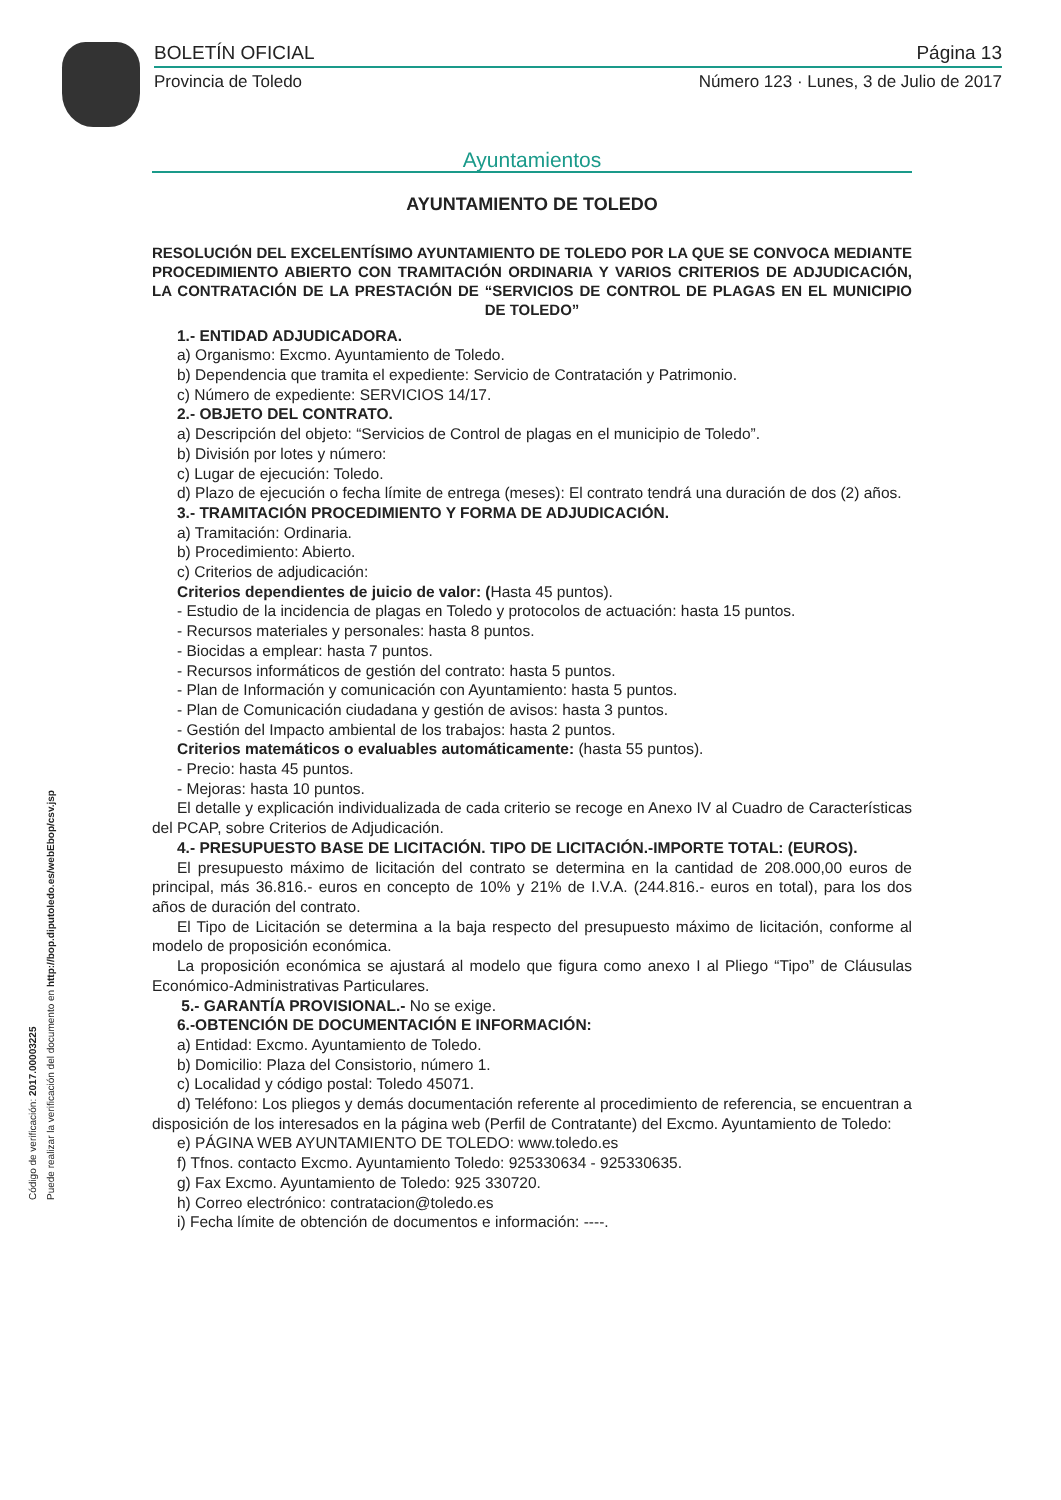BOLETÍN OFICIAL Página 13
Provincia de Toledo Número 123 · Lunes, 3 de Julio de 2017
Código de verificación: 2017.00003225
Puede realizar la verificación del documento en http://bop.diputoledo.es/webEbop/csv.jsp
Ayuntamientos
AYUNTAMIENTO DE TOLEDO
RESOLUCIÓN DEL EXCELENTÍSIMO AYUNTAMIENTO DE TOLEDO POR LA QUE SE CONVOCA MEDIANTE PROCEDIMIENTO ABIERTO CON TRAMITACIÓN ORDINARIA Y VARIOS CRITERIOS DE ADJUDICACIÓN, LA CONTRATACIÓN DE LA PRESTACIÓN DE “SERVICIOS DE CONTROL DE PLAGAS EN EL MUNICIPIO DE TOLEDO”
1.- ENTIDAD ADJUDICADORA.
a) Organismo: Excmo. Ayuntamiento de Toledo.
b) Dependencia que tramita el expediente: Servicio de Contratación y Patrimonio.
c) Número de expediente: SERVICIOS 14/17.
2.- OBJETO DEL CONTRATO.
a) Descripción del objeto: “Servicios de Control de plagas en el municipio de Toledo”.
b) División por lotes y número:
c) Lugar de ejecución: Toledo.
d) Plazo de ejecución o fecha límite de entrega (meses): El contrato tendrá una duración de dos (2) años.
3.- TRAMITACIÓN PROCEDIMIENTO Y FORMA DE ADJUDICACIÓN.
a) Tramitación: Ordinaria.
b) Procedimiento: Abierto.
c) Criterios de adjudicación:
Criterios dependientes de juicio de valor: (Hasta 45 puntos).
- Estudio de la incidencia de plagas en Toledo y protocolos de actuación: hasta 15 puntos.
- Recursos materiales y personales: hasta 8 puntos.
- Biocidas a emplear: hasta 7 puntos.
- Recursos informáticos de gestión del contrato: hasta 5 puntos.
- Plan de Información y comunicación con Ayuntamiento: hasta 5 puntos.
- Plan de Comunicación ciudadana y gestión de avisos: hasta 3 puntos.
- Gestión del Impacto ambiental de los trabajos: hasta 2 puntos.
Criterios matemáticos o evaluables automáticamente: (hasta 55 puntos).
- Precio: hasta 45 puntos.
- Mejoras: hasta 10 puntos.
El detalle y explicación individualizada de cada criterio se recoge en Anexo IV al Cuadro de Características del PCAP, sobre Criterios de Adjudicación.
4.- PRESUPUESTO BASE DE LICITACIÓN. TIPO DE LICITACIÓN.-IMPORTE TOTAL: (EUROS).
El presupuesto máximo de licitación del contrato se determina en la cantidad de 208.000,00 euros de principal, más 36.816.- euros en concepto de 10% y 21% de I.V.A. (244.816.- euros en total), para los dos años de duración del contrato.
El Tipo de Licitación se determina a la baja respecto del presupuesto máximo de licitación, conforme al modelo de proposición económica.
La proposición económica se ajustará al modelo que figura como anexo I al Pliego “Tipo” de Cláusulas Económico-Administrativas Particulares.
5.- GARANTÍA PROVISIONAL.- No se exige.
6.-OBTENCIÓN DE DOCUMENTACIÓN E INFORMACIÓN:
a) Entidad: Excmo. Ayuntamiento de Toledo.
b) Domicilio: Plaza del Consistorio, número 1.
c) Localidad y código postal: Toledo 45071.
d) Teléfono: Los pliegos y demás documentación referente al procedimiento de referencia, se encuentran a disposición de los interesados en la página web (Perfil de Contratante) del Excmo. Ayuntamiento de Toledo:
e) PÁGINA WEB AYUNTAMIENTO DE TOLEDO: www.toledo.es
f) Tfnos. contacto Excmo. Ayuntamiento Toledo: 925330634 - 925330635.
g) Fax Excmo. Ayuntamiento de Toledo: 925 330720.
h) Correo electrónico: contratacion@toledo.es
i) Fecha límite de obtención de documentos e información: ----.